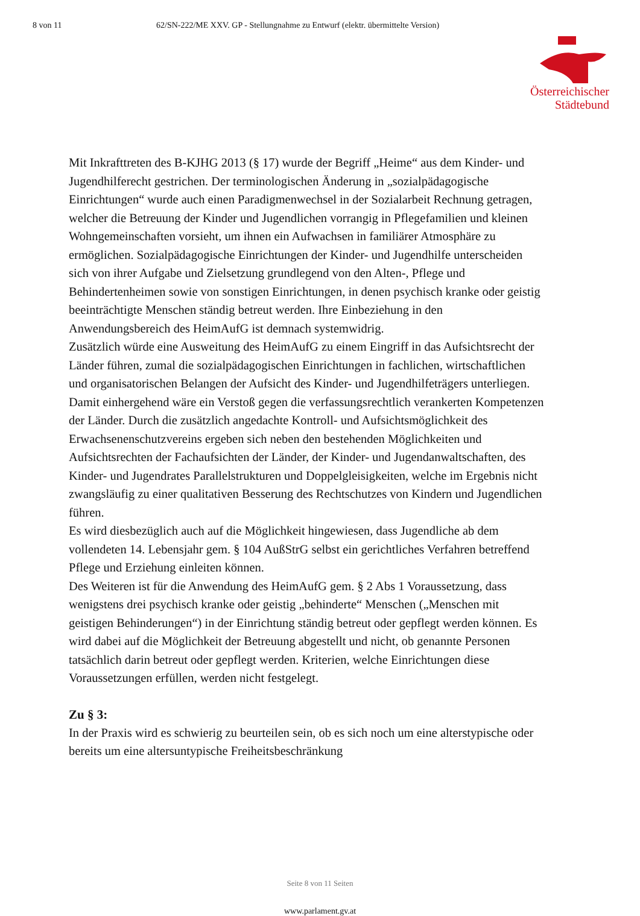8 von 11 62/SN-222/ME XXV. GP - Stellungnahme zu Entwurf (elektr. übermittelte Version)
Österreichischer
Städtebund
Mit Inkrafttreten des B-KJHG 2013 (§ 17) wurde der Begriff „Heime“ aus dem Kinder- und Jugendhilferecht gestrichen. Der terminologischen Änderung in „sozialpädagogische Einrichtungen“ wurde auch einen Paradigmenwechsel in der Sozialarbeit Rechnung getragen, welcher die Betreuung der Kinder und Jugendlichen vorrangig in Pflegefamilien und kleinen Wohngemeinschaften vorsieht, um ihnen ein Aufwachsen in familiärer Atmosphäre zu ermöglichen. Sozialpädagogische Einrichtungen der Kinder- und Jugendhilfe unterscheiden sich von ihrer Aufgabe und Zielsetzung grundlegend von den Alten-, Pflege und Behindertenheimen sowie von sonstigen Einrichtungen, in denen psychisch kranke oder geistig beeinträchtigte Menschen ständig betreut werden. Ihre Einbeziehung in den Anwendungsbereich des HeimAufG ist demnach systemwidrig.
Zusätzlich würde eine Ausweitung des HeimAufG zu einem Eingriff in das Aufsichtsrecht der Länder führen, zumal die sozialpädagogischen Einrichtungen in fachlichen, wirtschaftlichen und organisatorischen Belangen der Aufsicht des Kinder- und Jugendhilfeträgers unterliegen. Damit einhergehend wäre ein Verstoß gegen die verfassungsrechtlich verankerten Kompetenzen der Länder. Durch die zusätzlich angedachte Kontroll- und Aufsichtsmöglichkeit des Erwachsenenschutzvereins ergeben sich neben den bestehenden Möglichkeiten und Aufsichtsrechten der Fachaufsichten der Länder, der Kinder- und Jugendanwaltschaften, des Kinder- und Jugendrates Parallelstrukturen und Doppelgleisigkeiten, welche im Ergebnis nicht zwangsläufig zu einer qualitativen Besserung des Rechtschutzes von Kindern und Jugendlichen führen.
Es wird diesbezüglich auch auf die Möglichkeit hingewiesen, dass Jugendliche ab dem vollendeten 14. Lebensjahr gem. § 104 AußStrG selbst ein gerichtliches Verfahren betreffend Pflege und Erziehung einleiten können.
Des Weiteren ist für die Anwendung des HeimAufG gem. § 2 Abs 1 Voraussetzung, dass wenigstens drei psychisch kranke oder geistig „behinderte“ Menschen („Menschen mit geistigen Behinderungen“) in der Einrichtung ständig betreut oder gepflegt werden können. Es wird dabei auf die Möglichkeit der Betreuung abgestellt und nicht, ob genannte Personen tatsächlich darin betreut oder gepflegt werden. Kriterien, welche Einrichtungen diese Voraussetzungen erfüllen, werden nicht festgelegt.
Zu § 3:
In der Praxis wird es schwierig zu beurteilen sein, ob es sich noch um eine alterstypische oder bereits um eine altersuntypische Freiheitsbeschränkung
Seite 8 von 11 Seiten
www.parlament.gv.at